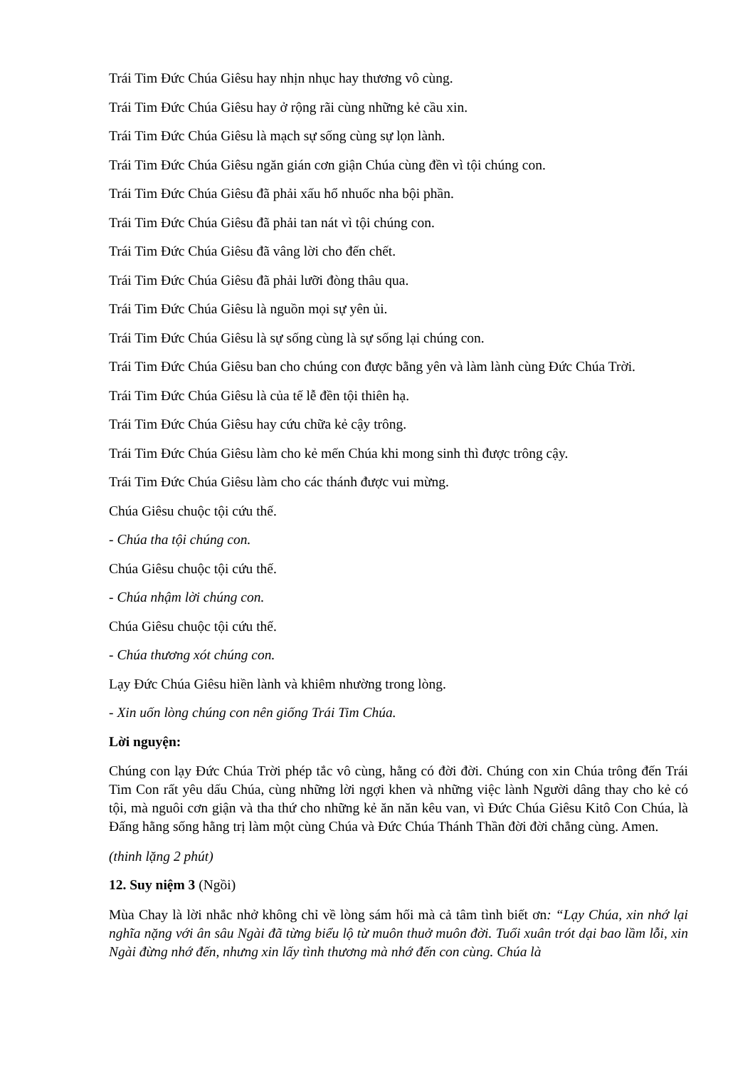Trái Tim Đức Chúa Giêsu hay nhịn nhục hay thương vô cùng.
Trái Tim Đức Chúa Giêsu hay ở rộng rãi cùng những kẻ cầu xin.
Trái Tim Đức Chúa Giêsu là mạch sự sống cùng sự lọn lành.
Trái Tim Đức Chúa Giêsu ngăn gián cơn giận Chúa cùng đền vì tội chúng con.
Trái Tim Đức Chúa Giêsu đã phải xấu hổ nhuốc nha bội phần.
Trái Tim Đức Chúa Giêsu đã phải tan nát vì tội chúng con.
Trái Tim Đức Chúa Giêsu đã vâng lời cho đến chết.
Trái Tim Đức Chúa Giêsu đã phải lưỡi đòng thâu qua.
Trái Tim Đức Chúa Giêsu là nguồn mọi sự yên ủi.
Trái Tim Đức Chúa Giêsu là sự sống cùng là sự sống lại chúng con.
Trái Tim Đức Chúa Giêsu ban cho chúng con được bằng yên và làm lành cùng Đức Chúa Trời.
Trái Tim Đức Chúa Giêsu là của tế lễ đền tội thiên hạ.
Trái Tim Đức Chúa Giêsu hay cứu chữa kẻ cậy trông.
Trái Tim Đức Chúa Giêsu làm cho kẻ mến Chúa khi mong sinh thì được trông cậy.
Trái Tim Đức Chúa Giêsu làm cho các thánh được vui mừng.
Chúa Giêsu chuộc tội cứu thế.
- Chúa tha tội chúng con.
Chúa Giêsu chuộc tội cứu thế.
- Chúa nhậm lời chúng con.
Chúa Giêsu chuộc tội cứu thế.
- Chúa thương xót chúng con.
Lạy Đức Chúa Giêsu hiền lành và khiêm nhường trong lòng.
- Xin uốn lòng chúng con nên giống Trái Tim Chúa.
Lời nguyện:
Chúng con lạy Đức Chúa Trời phép tắc vô cùng, hằng có đời đời. Chúng con xin Chúa trông đến Trái Tim Con rất yêu dấu Chúa, cùng những lời ngợi khen và những việc lành Người dâng thay cho kẻ có tội, mà nguôi cơn giận và tha thứ cho những kẻ ăn năn kêu van, vì Đức Chúa Giêsu Kitô Con Chúa, là Đấng hằng sống hằng trị làm một cùng Chúa và Đức Chúa Thánh Thần đời đời chẳng cùng. Amen.
(thinh lặng 2 phút)
12. Suy niệm 3 (Ngồi)
Mùa Chay là lời nhắc nhở không chỉ về lòng sám hối mà cả tâm tình biết ơn: “Lạy Chúa, xin nhớ lại nghĩa nặng với ân sâu Ngài đã từng biểu lộ từ muôn thuở muôn đời. Tuổi xuân trót dại bao lầm lỗi, xin Ngài đừng nhớ đến, nhưng xin lấy tình thương mà nhớ đến con cùng. Chúa là